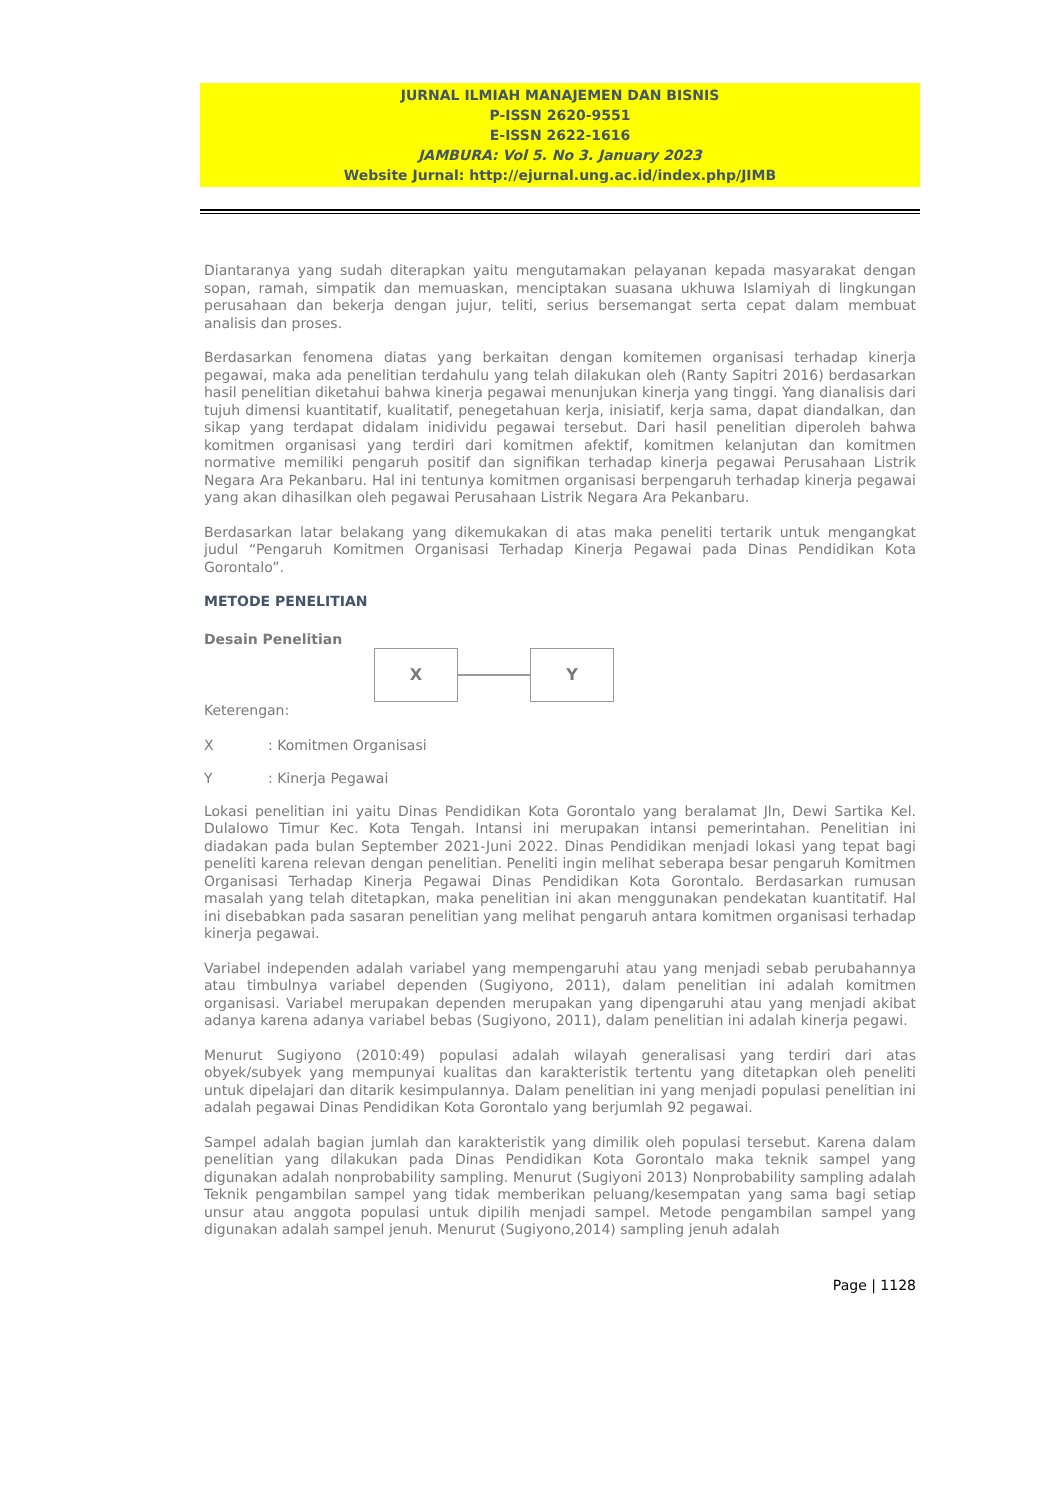JURNAL ILMIAH MANAJEMEN DAN BISNIS
P-ISSN 2620-9551
E-ISSN 2622-1616
JAMBURA: Vol 5. No 3. January 2023
Website Jurnal: http://ejurnal.ung.ac.id/index.php/JIMB
Diantaranya yang sudah diterapkan yaitu mengutamakan pelayanan kepada masyarakat dengan sopan, ramah, simpatik dan memuaskan, menciptakan suasana ukhuwa Islamiyah di lingkungan perusahaan dan bekerja dengan jujur, teliti, serius bersemangat serta cepat dalam membuat analisis dan proses.
Berdasarkan fenomena diatas yang berkaitan dengan komitemen organisasi terhadap kinerja pegawai, maka ada penelitian terdahulu yang telah dilakukan oleh (Ranty Sapitri 2016) berdasarkan hasil penelitian diketahui bahwa kinerja pegawai menunjukan kinerja yang tinggi. Yang dianalisis dari tujuh dimensi kuantitatif, kualitatif, penegetahuan kerja, inisiatif, kerja sama, dapat diandalkan, dan sikap yang terdapat didalam inidividu pegawai tersebut. Dari hasil penelitian diperoleh bahwa komitmen organisasi yang terdiri dari komitmen afektif, komitmen kelanjutan dan komitmen normative memiliki pengaruh positif dan signifikan terhadap kinerja pegawai Perusahaan Listrik Negara Ara Pekanbaru. Hal ini tentunya komitmen organisasi berpengaruh terhadap kinerja pegawai yang akan dihasilkan oleh pegawai Perusahaan Listrik Negara Ara Pekanbaru.
Berdasarkan latar belakang yang dikemukakan di atas maka peneliti tertarik untuk mengangkat judul “Pengaruh Komitmen Organisasi Terhadap Kinerja Pegawai pada Dinas Pendidikan Kota Gorontalo”.
METODE PENELITIAN
Desain Penelitian
X Y
Keterengan:
X: Komitmen Organisasi
Y: Kinerja Pegawai
Lokasi penelitian ini yaitu Dinas Pendidikan Kota Gorontalo yang beralamat Jln, Dewi Sartika Kel. Dulalowo Timur Kec. Kota Tengah. Intansi ini merupakan intansi pemerintahan. Penelitian ini diadakan pada bulan September 2021-Juni 2022. Dinas Pendidikan menjadi lokasi yang tepat bagi peneliti karena relevan dengan penelitian. Peneliti ingin melihat seberapa besar pengaruh Komitmen Organisasi Terhadap Kinerja Pegawai Dinas Pendidikan Kota Gorontalo. Berdasarkan rumusan masalah yang telah ditetapkan, maka penelitian ini akan menggunakan pendekatan kuantitatif. Hal ini disebabkan pada sasaran penelitian yang melihat pengaruh antara komitmen organisasi terhadap kinerja pegawai.
Variabel independen adalah variabel yang mempengaruhi atau yang menjadi sebab perubahannya atau timbulnya variabel dependen (Sugiyono, 2011), dalam penelitian ini adalah komitmen organisasi. Variabel merupakan dependen merupakan yang dipengaruhi atau yang menjadi akibat adanya karena adanya variabel bebas (Sugiyono, 2011), dalam penelitian ini adalah kinerja pegawi.
Menurut Sugiyono (2010:49) populasi adalah wilayah generalisasi yang terdiri dari atas obyek/subyek yang mempunyai kualitas dan karakteristik tertentu yang ditetapkan oleh peneliti untuk dipelajari dan ditarik kesimpulannya. Dalam penelitian ini yang menjadi populasi penelitian ini adalah pegawai Dinas Pendidikan Kota Gorontalo yang berjumlah 92 pegawai.
Sampel adalah bagian jumlah dan karakteristik yang dimilik oleh populasi tersebut. Karena dalam penelitian yang dilakukan pada Dinas Pendidikan Kota Gorontalo maka teknik sampel yang digunakan adalah nonprobability sampling. Menurut (Sugiyoni 2013) Nonprobability sampling adalah Teknik pengambilan sampel yang tidak memberikan peluang/kesempatan yang sama bagi setiap unsur atau anggota populasi untuk dipilih menjadi sampel. Metode pengambilan sampel yang digunakan adalah sampel jenuh. Menurut (Sugiyono,2014) sampling jenuh adalah
Page | 1128